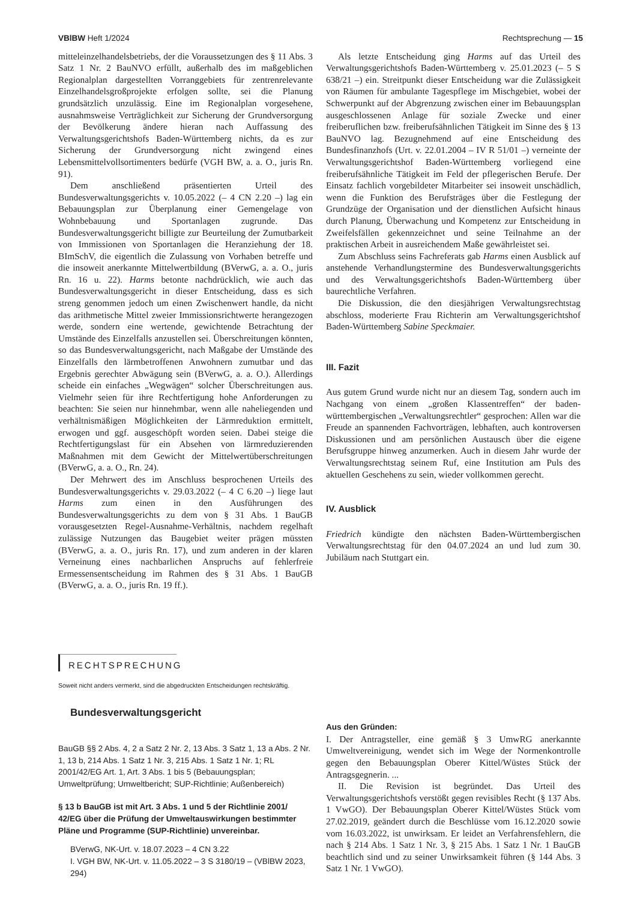VBlBW Heft 1/2024 Rechtsprechung — 15
mitteleinzelhandelsbetriebs, der die Voraussetzungen des § 11 Abs. 3 Satz 1 Nr. 2 BauNVO erfüllt, außerhalb des im maßgeblichen Regionalplan dargestellten Vorranggebiets für zentrenrelevante Einzelhandelsgroßprojekte erfolgen sollte, sei die Planung grundsätzlich unzulässig. Eine im Regionalplan vorgesehene, ausnahmsweise Verträglichkeit zur Sicherung der Grundversorgung der Bevölkerung ändere hieran nach Auffassung des Verwaltungsgerichtshofs Baden-Württemberg nichts, da es zur Sicherung der Grundversorgung nicht zwingend eines Lebensmittelvollsortimenters bedürfe (VGH BW, a. a. O., juris Rn. 91).
Dem anschließend präsentierten Urteil des Bundesverwaltungsgerichts v. 10.05.2022 (– 4 CN 2.20 –) lag ein Bebauungsplan zur Überplanung einer Gemengelage von Wohnbebauung und Sportanlagen zugrunde. Das Bundesverwaltungsgericht billigte zur Beurteilung der Zumutbarkeit von Immissionen von Sportanlagen die Heranziehung der 18. BImSchV, die eigentlich die Zulassung von Vorhaben betreffe und die insoweit anerkannte Mittelwertbildung (BVerwG, a. a. O., juris Rn. 16 u. 22). Harms betonte nachdrücklich, wie auch das Bundesverwaltungsgericht in dieser Entscheidung, dass es sich streng genommen jedoch um einen Zwischenwert handle, da nicht das arithmetische Mittel zweier Immissionsrichtwerte herangezogen werde, sondern eine wertende, gewichtende Betrachtung der Umstände des Einzelfalls anzustellen sei. Überschreitungen könnten, so das Bundesverwaltungsgericht, nach Maßgabe der Umstände des Einzelfalls den lärmbetroffenen Anwohnern zumutbar und das Ergebnis gerechter Abwägung sein (BVerwG, a. a. O.). Allerdings scheide ein einfaches „Wegwägen“ solcher Überschreitungen aus. Vielmehr seien für ihre Rechtfertigung hohe Anforderungen zu beachten: Sie seien nur hinnehmbar, wenn alle naheliegenden und verhältnismäßigen Möglichkeiten der Lärmreduktion ermittelt, erwogen und ggf. ausgeschöpft worden seien. Dabei steige die Rechtfertigungslast für ein Absehen von lärmreduzierenden Maßnahmen mit dem Gewicht der Mittelwertüberschreitungen (BVerwG, a. a. O., Rn. 24).
Der Mehrwert des im Anschluss besprochenen Urteils des Bundesverwaltungsgerichts v. 29.03.2022 (– 4 C 6.20 –) liege laut Harms zum einen in den Ausführungen des Bundesverwaltungsgerichts zu dem von § 31 Abs. 1 BauGB vorausgesetzten Regel-Ausnahme-Verhältnis, nachdem regelhaft zulässige Nutzungen das Baugebiet weiter prägen müssten (BVerwG, a. a. O., juris Rn. 17), und zum anderen in der klaren Verneinung eines nachbarlichen Anspruchs auf fehlerfreie Ermessensentscheidung im Rahmen des § 31 Abs. 1 BauGB (BVerwG, a. a. O., juris Rn. 19 ff.).
Als letzte Entscheidung ging Harms auf das Urteil des Verwaltungsgerichtshofs Baden-Württemberg v. 25.01.2023 (– 5 S 638/21 –) ein. Streitpunkt dieser Entscheidung war die Zulässigkeit von Räumen für ambulante Tagespflege im Mischgebiet, wobei der Schwerpunkt auf der Abgrenzung zwischen einer im Bebauungsplan ausgeschlossenen Anlage für soziale Zwecke und einer freiberuflichen bzw. freiberufsähnlichen Tätigkeit im Sinne des § 13 BauNVO lag. Bezugnehmend auf eine Entscheidung des Bundesfinanzhofs (Urt. v. 22.01.2004 – IV R 51/01 –) verneinte der Verwaltungsgerichtshof Baden-Württemberg vorliegend eine freiberufsähnliche Tätigkeit im Feld der pflegerischen Berufe. Der Einsatz fachlich vorgebildeter Mitarbeiter sei insoweit unschädlich, wenn die Funktion des Berufsträges über die Festlegung der Grundzüge der Organisation und der dienstlichen Aufsicht hinaus durch Planung, Überwachung und Kompetenz zur Entscheidung in Zweifelsfällen gekennzeichnet und seine Teilnahme an der praktischen Arbeit in ausreichendem Maße gewährleistet sei.
Zum Abschluss seins Fachreferats gab Harms einen Ausblick auf anstehende Verhandlungstermine des Bundesverwaltungsgerichts und des Verwaltungsgerichtshofs Baden-Württemberg über baurechtliche Verfahren.
Die Diskussion, die den diesjährigen Verwaltungsrechtstag abschloss, moderierte Frau Richterin am Verwaltungsgerichtshof Baden-Württemberg Sabine Speckmaier.
III. Fazit
Aus gutem Grund wurde nicht nur an diesem Tag, sondern auch im Nachgang von einem „großen Klassentreffen“ der baden-württembergischen „Verwaltungsrechtler“ gesprochen: Allen war die Freude an spannenden Fachvorträgen, lebhaften, auch kontroversen Diskussionen und am persönlichen Austausch über die eigene Berufsgruppe hinweg anzumerken. Auch in diesem Jahr wurde der Verwaltungsrechtstag seinem Ruf, eine Institution am Puls des aktuellen Geschehens zu sein, wieder vollkommen gerecht.
IV. Ausblick
Friedrich kündigte den nächsten Baden-Württembergischen Verwaltungsrechtstag für den 04.07.2024 an und lud zum 30. Jubiläum nach Stuttgart ein.
RECHTSPRECHUNG
Soweit nicht anders vermerkt, sind die abgedruckten Entscheidungen rechtskräftig.
Bundesverwaltungsgericht
BauGB §§ 2 Abs. 4, 2 a Satz 2 Nr. 2, 13 Abs. 3 Satz 1, 13 a Abs. 2 Nr. 1, 13 b, 214 Abs. 1 Satz 1 Nr. 3, 215 Abs. 1 Satz 1 Nr. 1; RL 2001/42/EG Art. 1, Art. 3 Abs. 1 bis 5 (Bebauungsplan; Umweltprüfung; Umweltbericht; SUP-Richtlinie; Außenbereich)
§ 13 b BauGB ist mit Art. 3 Abs. 1 und 5 der Richtlinie 2001/ 42/EG über die Prüfung der Umweltauswirkungen bestimmter Pläne und Programme (SUP-Richtlinie) unvereinbar.
BVerwG, NK-Urt. v. 18.07.2023 – 4 CN 3.22
I. VGH BW, NK-Urt. v. 11.05.2022 – 3 S 3180/19 – (VBlBW 2023, 294)
Aus den Gründen:
I. Der Antragsteller, eine gemäß § 3 UmwRG anerkannte Umweltvereinigung, wendet sich im Wege der Normenkontrolle gegen den Bebauungsplan Oberer Kittel/Wüstes Stück der Antragsgegnerin. ...
II. Die Revision ist begründet. Das Urteil des Verwaltungsgerichtshofs verstößt gegen revisibles Recht (§ 137 Abs. 1 VwGO). Der Bebauungsplan Oberer Kittel/Wüstes Stück vom 27.02.2019, geändert durch die Beschlüsse vom 16.12.2020 sowie vom 16.03.2022, ist unwirksam. Er leidet an Verfahrensfehlern, die nach § 214 Abs. 1 Satz 1 Nr. 3, § 215 Abs. 1 Satz 1 Nr. 1 BauGB beachtlich sind und zu seiner Unwirksamkeit führen (§ 144 Abs. 3 Satz 1 Nr. 1 VwGO).